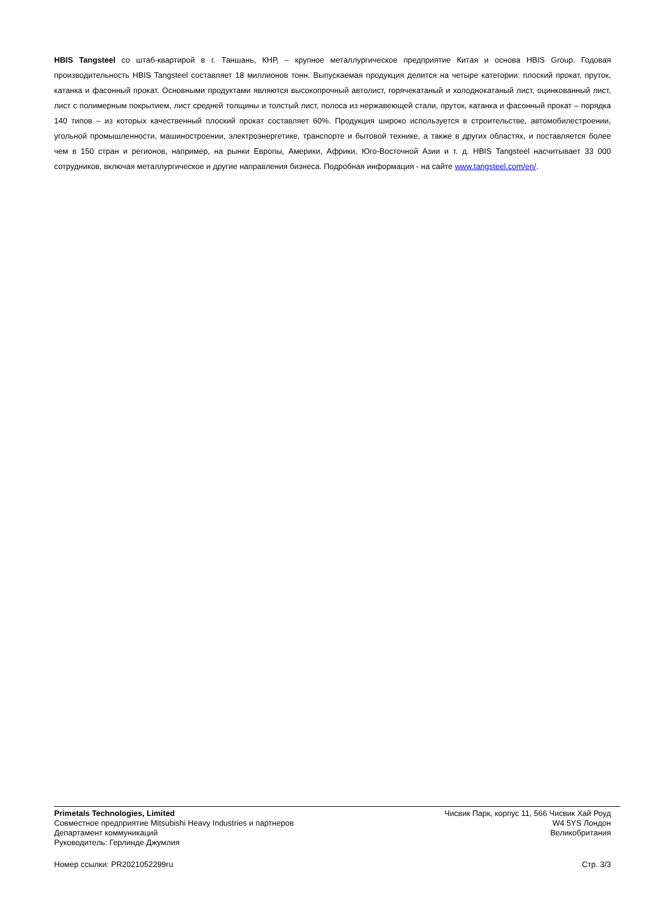HBIS Tangsteel со штаб-квартирой в г. Таншань, КНР, – крупное металлургическое предприятие Китая и основа HBIS Group. Годовая производительность HBIS Tangsteel составляет 18 миллионов тонн. Выпускаемая продукция делится на четыре категории: плоский прокат, пруток, катанка и фасонный прокат. Основными продуктами являются высокопрочный автолист, горячекатаный и холоднокатаный лист, оцинкованный лист, лист с полимерным покрытием, лист средней толщины и толстый лист, полоса из нержавеющей стали, пруток, катанка и фасонный прокат – порядка 140 типов – из которых качественный плоский прокат составляет 60%. Продукция широко используется в строительстве, автомобилестроении, угольной промышленности, машиностроении, электроэнергетике, транспорте и бытовой технике, а также в других областях, и поставляется более чем в 150 стран и регионов, например, на рынки Европы, Америки, Африки, Юго-Восточной Азии и т. д. HBIS Tangsteel насчитывает 33 000 сотрудников, включая металлургическое и другие направления бизнеса. Подробная информация - на сайте www.tangsteel.com/en/.
Primetals Technologies, Limited
Совместное предприятие Mitsubishi Heavy Industries и партнеров
Департамент коммуникаций
Руководитель: Герлинде Джумлия
Чисвик Парк, корпус 11, 566 Чисвик Хай Роуд
W4 5YS Лондон
Великобритания
Номер ссылки: PR2021052299ru Стр. 3/3